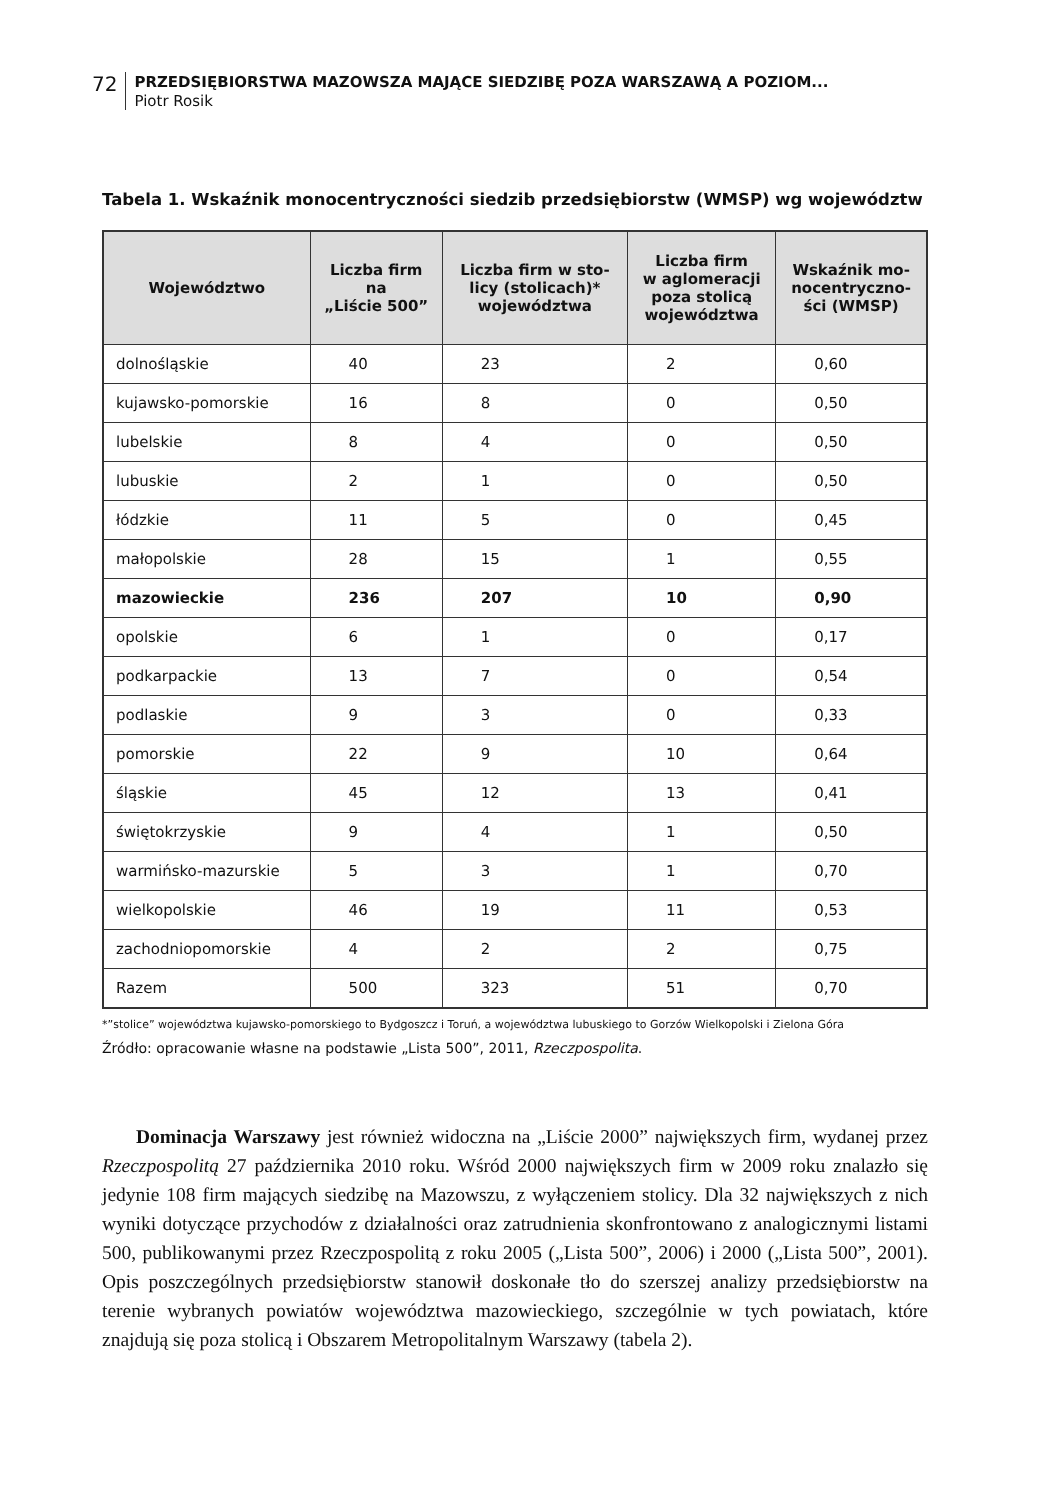72
PRZEDSIĘBIORSTWA MAZOWSZA MAJĄCE SIEDZIBĘ POZA WARSZAWĄ A POZIOM...
Piotr Rosik
Tabela 1. Wskaźnik monocentryczności siedzib przedsiębiorstw (WMSP) wg województw
| Województwo | Liczba firm na „Liście 500” | Liczba firm w sto- licy (stolicach)* województwa | Liczba firm w aglomeracji poza stolicą województwa | Wskaźnik mo- nocentryczno- ści (WMSP) |
| --- | --- | --- | --- | --- |
| dolnośląskie | 40 | 23 | 2 | 0,60 |
| kujawsko-pomorskie | 16 | 8 | 0 | 0,50 |
| lubelskie | 8 | 4 | 0 | 0,50 |
| lubuskie | 2 | 1 | 0 | 0,50 |
| łódzkie | 11 | 5 | 0 | 0,45 |
| małopolskie | 28 | 15 | 1 | 0,55 |
| mazowieckie | 236 | 207 | 10 | 0,90 |
| opolskie | 6 | 1 | 0 | 0,17 |
| podkarpackie | 13 | 7 | 0 | 0,54 |
| podlaskie | 9 | 3 | 0 | 0,33 |
| pomorskie | 22 | 9 | 10 | 0,64 |
| śląskie | 45 | 12 | 13 | 0,41 |
| świętokrzyskie | 9 | 4 | 1 | 0,50 |
| warmińsko-mazurskie | 5 | 3 | 1 | 0,70 |
| wielkopolskie | 46 | 19 | 11 | 0,53 |
| zachodniopomorskie | 4 | 2 | 2 | 0,75 |
| Razem | 500 | 323 | 51 | 0,70 |
*”stolice” województwa kujawsko-pomorskiego to Bydgoszcz i Toruń, a województwa lubuskiego to Gorzów Wielkopolski i Zielona Góra
Źródło: opracowanie własne na podstawie „Lista 500”, 2011, Rzeczpospolita.
Dominacja Warszawy jest również widoczna na „Liście 2000” największych firm, wydanej przez Rzeczpospolitą 27 października 2010 roku. Wśród 2000 największych firm w 2009 roku znalazło się jedynie 108 firm mających siedzibę na Mazowszu, z wyłączeniem stolicy. Dla 32 największych z nich wyniki dotyczące przychodów z działalności oraz zatrudnienia skonfrontowano z analogicznymi listami 500, publikowanymi przez Rzeczpospolitą z roku 2005 („Lista 500”, 2006) i 2000 („Lista 500”, 2001). Opis poszczególnych przedsiębiorstw stanowił doskonałe tło do szerszej analizy przedsiębiorstw na terenie wybranych powiatów województwa mazowieckiego, szczególnie w tych powiatach, które znajdują się poza stolicą i Obszarem Metropolitalnym Warszawy (tabela 2).